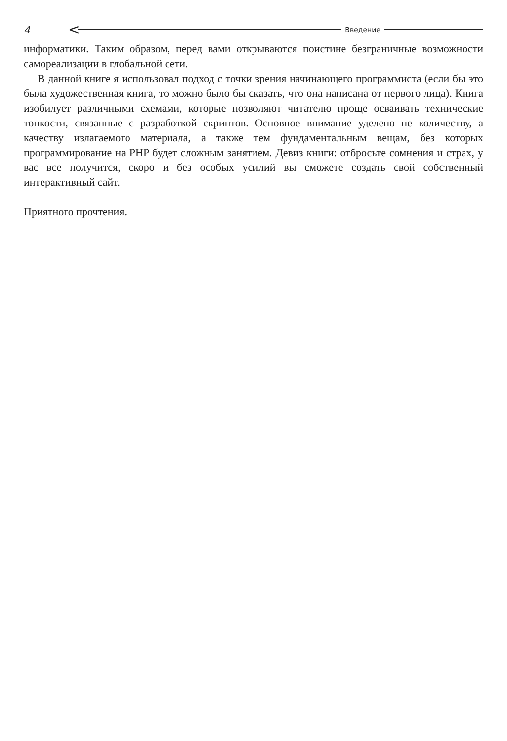4 < Введение
информатики. Таким образом, перед вами открываются поистине безграничные возможности самореализации в глобальной сети.
В данной книге я использовал подход с точки зрения начинающего программиста (если бы это была художественная книга, то можно было бы сказать, что она написана от первого лица). Книга изобилует различными схемами, которые позволяют читателю проще осваивать технические тонкости, связанные с разработкой скриптов. Основное внимание уделено не количеству, а качеству излагаемого материала, а также тем фундаментальным вещам, без которых программирование на PHP будет сложным занятием. Девиз книги: отбросьте сомнения и страх, у вас все получится, скоро и без особых усилий вы сможете создать свой собственный интерактивный сайт.
Приятного прочтения.